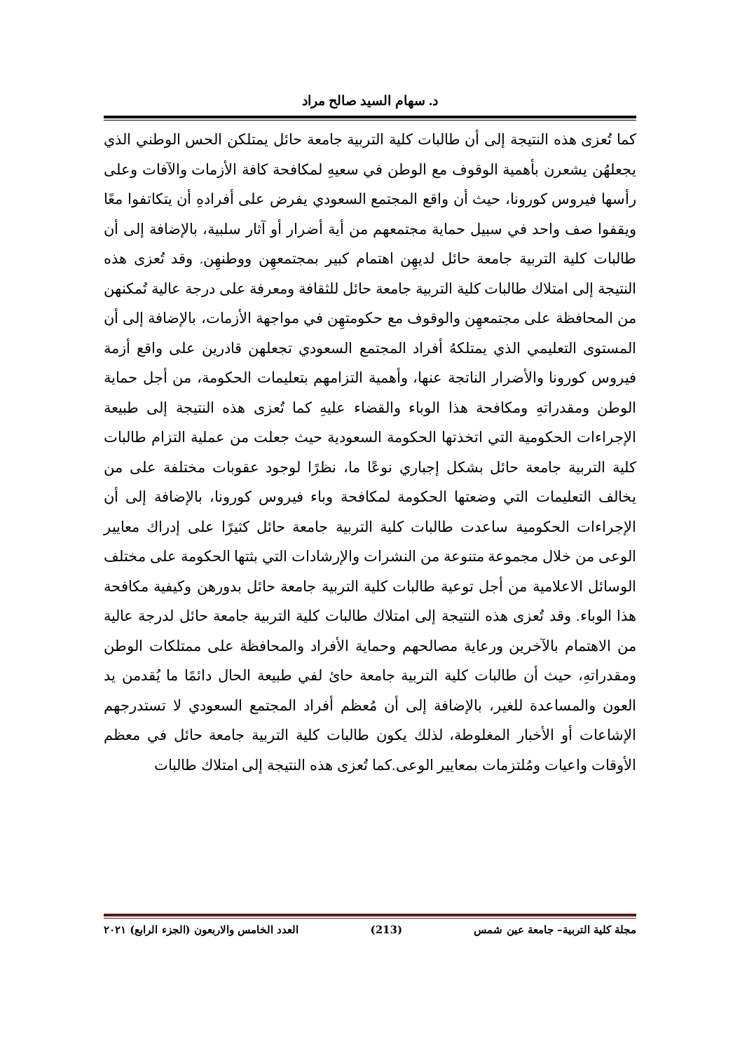د. سهام السيد صالح مراد
كما تُعزى هذه النتيجة إلى أن طالبات كلية التربية جامعة حائل يمتلكن الحس الوطني الذي يجعلهُن يشعرن بأهمية الوقوف مع الوطن في سعيهِ لمكافحة كافة الأزمات والآفات وعلى رأسها فيروس كورونا، حيث أن واقع المجتمع السعودي يفرض على أفرادهِ أن يتكاتفوا معًا ويقفوا صف واحد في سبيل حماية مجتمعهم من أية أضرار أو آثار سلبية، بالإضافة إلى أن طالبات كلية التربية جامعة حائل لديهِن اهتمام كبير بمجتمعهِن ووطنهِن. وقد تُعزى هذه النتيجة إلى امتلاك طالبات كلية التربية جامعة حائل للثقافة ومعرفة على درجة عالية تُمكنهن من المحافظة على مجتمعهِن والوقوف مع حكومتهِن في مواجهة الأزمات، بالإضافة إلى أن المستوى التعليمي الذي يمتلكهُ أفراد المجتمع السعودي تجعلهن قادرين على واقع أزمة فيروس كورونا والأضرار الناتجة عنها، وأهمية التزامهم بتعليمات الحكومة، من أجل حماية الوطن ومقدراتهِ ومكافحة هذا الوباء والقضاء عليهِ كما تُعزى هذه النتيجة إلى طبيعة الإجراءات الحكومية التي اتخذتها الحكومة السعودية حيث جعلت من عملية التزام طالبات كلية التربية جامعة حائل بشكل إجباري نوعًا ما، نظرًا لوجود عقوبات مختلفة على من يخالف التعليمات التي وضعتها الحكومة لمكافحة وباء فيروس كورونا، بالإضافة إلى أن الإجراءات الحكومية ساعدت طالبات كلية التربية جامعة حائل كثيرًا على إدراك معايير الوعى من خلال مجموعة متنوعة من النشرات والإرشادات التي بثتها الحكومة على مختلف الوسائل الاعلامية من أجل توعية طالبات كلية التربية جامعة حائل بدورهن وكيفية مكافحة هذا الوباء. وقد تُعزى هذه النتيجة إلى امتلاك طالبات كلية التربية جامعة حائل لدرجة عالية من الاهتمام بالآخرين ورعاية مصالحهم وحماية الأفراد والمحافظة على ممتلكات الوطن ومقدراتهِ، حيث أن طالبات كلية التربية جامعة حائ لفي طبيعة الحال دائمًا ما يُقدمن يد العون والمساعدة للغير، بالإضافة إلى أن مُعظم أفراد المجتمع السعودي لا تستدرجهم الإشاعات أو الأخبار المغلوطة، لذلك يكون طالبات كلية التربية جامعة حائل في معظم الأوقات واعيات ومُلتزمات بمعايير الوعى.كما تُعزى هذه النتيجة إلى امتلاك طالبات
مجلة كلية التربية– جامعة عين شمس (213) العدد الخامس والاربعون (الجزء الرابع) ٢٠٢١